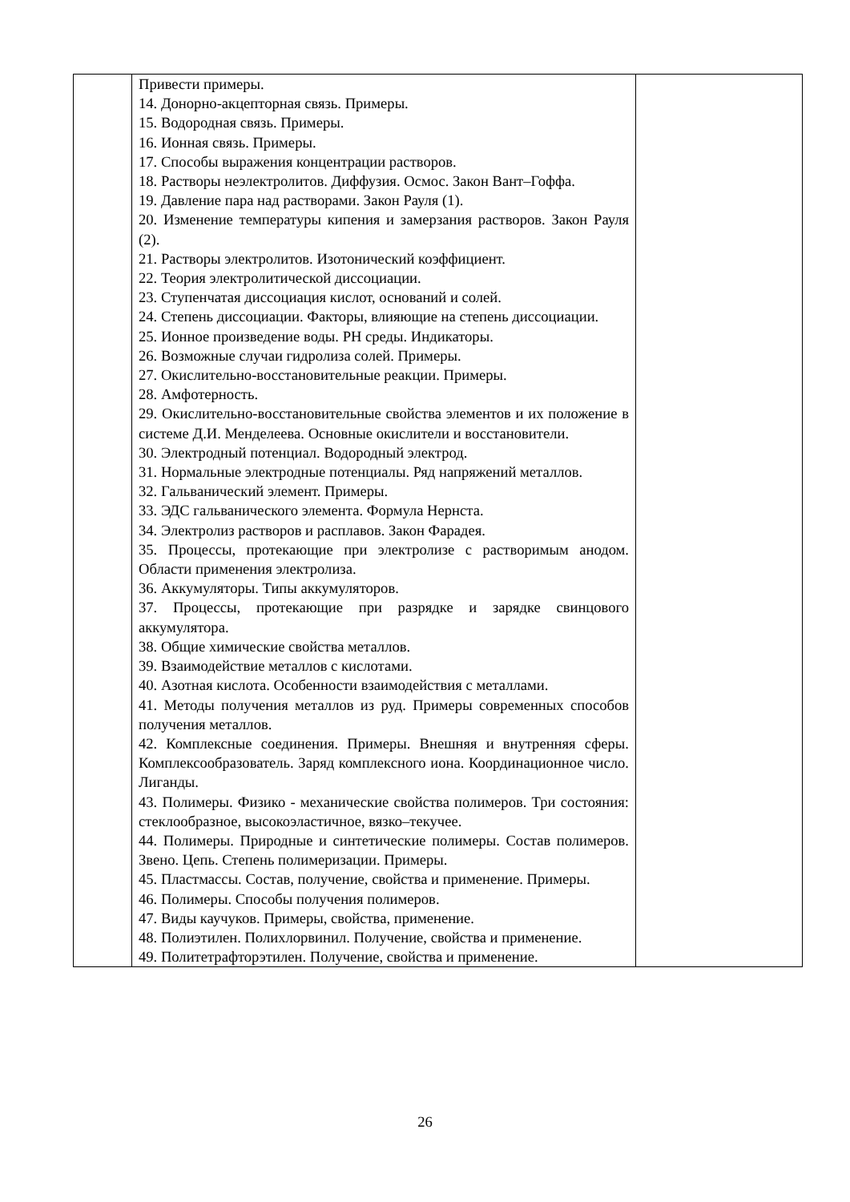| | Привести примеры. 14. Донорно-акцепторная связь. Примеры. 15. Водородная связь. Примеры. 16. Ионная связь. Примеры. 17. Способы выражения концентрации растворов. 18. Растворы неэлектролитов. Диффузия. Осмос. Закон Вант–Гоффа. 19. Давление пара над растворами. Закон Рауля (1). 20. Изменение температуры кипения и замерзания растворов. Закон Рауля (2). 21. Растворы электролитов. Изотонический коэффициент. 22. Теория электролитической диссоциации. 23. Ступенчатая диссоциация кислот, оснований и солей. 24. Степень диссоциации. Факторы, влияющие на степень диссоциации. 25. Ионное произведение воды. PH среды. Индикаторы. 26. Возможные случаи гидролиза солей. Примеры. 27. Окислительно-восстановительные реакции. Примеры. 28. Амфотерность. 29. Окислительно-восстановительные свойства элементов и их положение в системе Д.И. Менделеева. Основные окислители и восстановители. 30. Электродный потенциал. Водородный электрод. 31. Нормальные электродные потенциалы. Ряд напряжений металлов. 32. Гальванический элемент. Примеры. 33. ЭДС гальванического элемента. Формула Нернста. 34. Электролиз растворов и расплавов. Закон Фарадея. 35. Процессы, протекающие при электролизе с растворимым анодом. Области применения электролиза. 36. Аккумуляторы. Типы аккумуляторов. 37. Процессы, протекающие при разрядке и зарядке свинцового аккумулятора. 38. Общие химические свойства металлов. 39. Взаимодействие металлов с кислотами. 40. Азотная кислота. Особенности взаимодействия с металлами. 41. Методы получения металлов из руд. Примеры современных способов получения металлов. 42. Комплексные соединения. Примеры. Внешняя и внутренняя сферы. Комплексообразователь. Заряд комплексного иона. Координационное число. Лиганды. 43. Полимеры. Физико - механические свойства полимеров. Три состояния: стеклообразное, высокоэластичное, вязко–текучее. 44. Полимеры. Природные и синтетические полимеры. Состав полимеров. Звено. Цепь. Степень полимеризации. Примеры. 45. Пластмассы. Состав, получение, свойства и применение. Примеры. 46. Полимеры. Способы получения полимеров. 47. Виды каучуков. Примеры, свойства, применение. 48. Полиэтилен. Полихлорвинил. Получение, свойства и применение. 49. Политетрафторэтилен. Получение, свойства и применение. | |
26